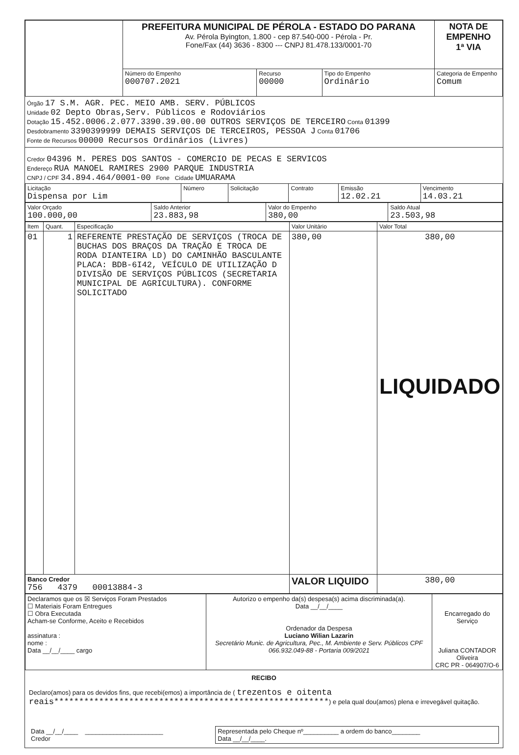| | PREFEITURA MUNICIPAL DE PÉROLA - ESTADO DO PARANA Av. Pérola Byington, 1.800 - cep 87.540-000 - Pérola - Pr. Fone/Fax (44) 3636 - 8300 --- CNPJ 81.478.133/0001-70 | | | | NOTA DE EMPENHO 1ª VIA |
| | Número do Empenho 000707.2021 | Recurso 00000 | Tipo do Empenho Ordinário | Categoria de Empenho Comum | |
Órgão 17 S.M. AGR. PEC. MEIO AMB. SERV. PÚBLICOS
Unidade 02 Depto Obras,Serv. Públicos e Rodoviários
Dotação 15.452.0006.2.077.3390.39.00.00 OUTROS SERVIÇOS DE TERCEIRO Conta 01399
Desdobramento 3390399999 DEMAIS SERVIÇOS DE TERCEIROS, PESSOA J Conta 01706
Fonte de Recursos 00000 Recursos Ordinários (Livres)
Credor 04396 M. PERES DOS SANTOS - COMERCIO DE PECAS E SERVICOS
Endereço RUA MANOEL RAMIRES 2900 PARQUE INDUSTRIA
CNPJ / CPF 34.894.464/0001-00 Fone Cidade UMUARAMA
| Licitação Dispensa por Lim | Número | Solicitação | Contrato | Emissão 12.02.21 | Vencimento 14.03.21 |
| Valor Orçado 100.000,00 | Saldo Anterior 23.883,98 | Valor do Empenho 380,00 | Saldo Atual 23.503,98 |
| Item | Quant. | Especificação | Valor Unitário | Valor Total |
| --- | --- | --- | --- | --- |
| 01 | 1 | REFERENTE PRESTAÇÃO DE SERVIÇOS (TROCA DE BUCHAS DOS BRAÇOS DA TRAÇÃO E TROCA DE RODA DIANTEIRA LD) DO CAMINHÃO BASCULANTE PLACA: BDB-6I42, VEÍCULO DE UTILIZAÇÃO D DIVISÃO DE SERVIÇOS PÚBLICOS (SECRETARIA MUNICIPAL DE AGRICULTURA). CONFORME SOLICITADO | 380,00 | 380,00 LIQUIDADO |
| Banco Credor 756 4379 00013884-3 | | | VALOR LIQUIDO | 380,00 |
| Declaramos que os ☒ Serviços Foram Prestados ☐ Materiais Foram Entregues ☐ Obra Executada Acham-se Conforme, Aceito e Recebidos assinatura : nome : Data __/__/____ cargo | Autorizo o empenho da(s) despesa(s) acima discriminada(a). Data __/__/____ Ordenador da Despesa Luciano Wilian Lazarin Secretário Munic. de Agricultura, Pec., M. Ambiente e Serv. Públicos CPF 066.932.049-88 - Portaria 009/2021 | Encarregado do Serviço Juliana CONTADOR Oliveira CRC PR - 064907/O-6 |
RECIBO
Declaro(amos) para os devidos fins, que recebi(emos) a importância de ( trezentos e oitenta reais*******************************************************) e pela qual dou(amos) plena e irrevegável quitação.
| Data __/__/____ ______________________ Credor | Representada pelo Cheque nº__________ a ordem do banco________ Data __/__/____. |